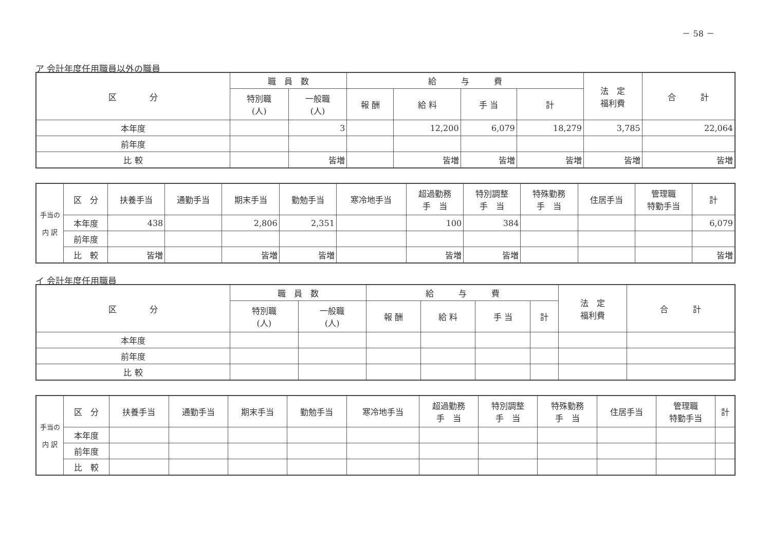－ 58 －
ア 会計年度任用職員以外の職員
| 区 分 | 職 員 数 | | 給 与 費 | | | | 法 定 福利費 | 合 計 |
| --- | --- | --- | --- | --- | --- | --- | --- | --- |
| | 特別職 (人) | 一般職 (人) | 報 酬 | 給 料 | 手 当 | 計 | | |
| 本年度 | | 3 | | 12,200 | 6,079 | 18,279 | 3,785 | 22,064 |
| 前年度 | | | | | | | | |
| 比 較 | | 皆増 | | 皆増 | 皆増 | 皆増 | 皆増 | 皆増 |
| 手当の 内 訳 | 区 分 | 扶養手当 | 通勤手当 | 期末手当 | 勤勉手当 | 寒冷地手当 | 超過勤務 手 当 | 特別調整 手 当 | 特殊勤務 手 当 | 住居手当 | 管理職 特勤手当 | 計 |
| --- | --- | --- | --- | --- | --- | --- | --- | --- | --- | --- | --- | --- |
| | 本年度 | 438 | | 2,806 | 2,351 | | 100 | 384 | | | | 6,079 |
| | 前年度 | | | | | | | | | | | |
| | 比 較 | 皆増 | | 皆増 | 皆増 | | 皆増 | 皆増 | | | | 皆増 |
イ 会計年度任用職員
| 区 分 | 職 員 数 | | 給 与 費 | | | | 法 定 福利費 | 合 計 |
| --- | --- | --- | --- | --- | --- | --- | --- | --- |
| | 特別職 (人) | 一般職 (人) | 報 酬 | 給 料 | 手 当 | 計 | | |
| 本年度 | | | | | | | | |
| 前年度 | | | | | | | | |
| 比 較 | | | | | | | | |
| 手当の 内 訳 | 区 分 | 扶養手当 | 通勤手当 | 期末手当 | 勤勉手当 | 寒冷地手当 | 超過勤務 手 当 | 特別調整 手 当 | 特殊勤務 手 当 | 住居手当 | 管理職 特勤手当 | 計 |
| --- | --- | --- | --- | --- | --- | --- | --- | --- | --- | --- | --- | --- |
| | 本年度 | | | | | | | | | | | |
| | 前年度 | | | | | | | | | | | |
| | 比 較 | | | | | | | | | | | |